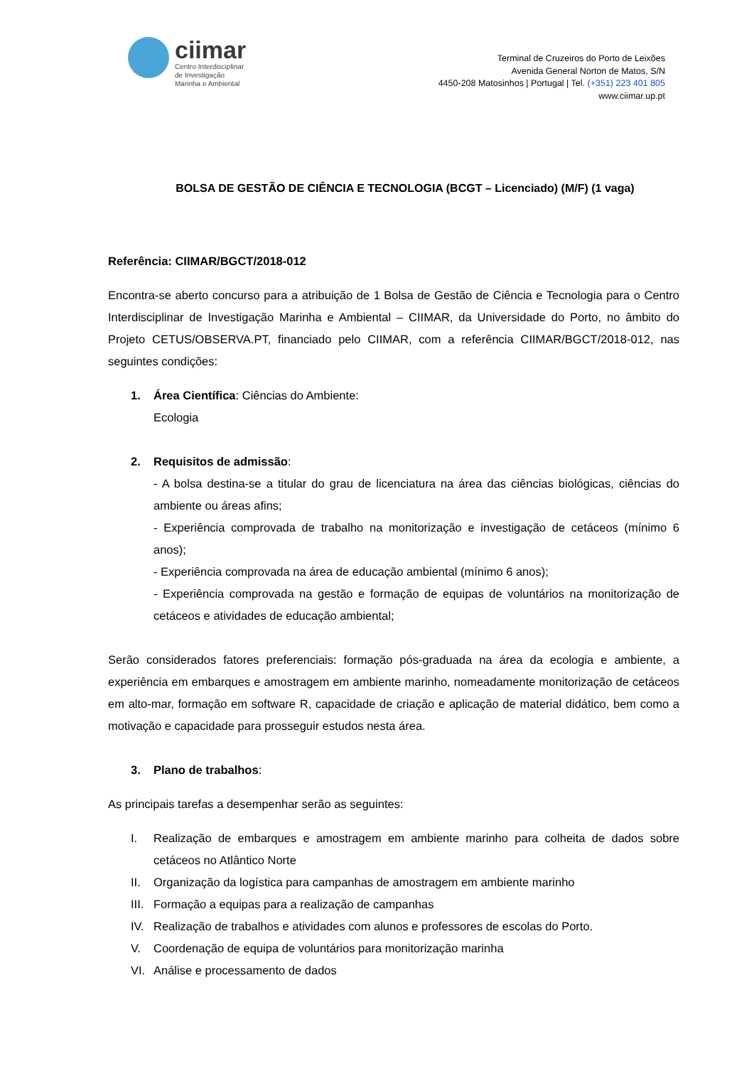ciimar
Centro Interdisciplinar
de Investigação
Marinha e Ambiental
Terminal de Cruzeiros do Porto de Leixões
Avenida General Norton de Matos, S/N
4450-208 Matosinhos | Portugal | Tel. (+351) 223 401 805
www.ciimar.up.pt
BOLSA DE GESTÃO DE CIÊNCIA E TECNOLOGIA (BCGT – Licenciado) (M/F) (1 vaga)
Referência: CIIMAR/BGCT/2018-012
Encontra-se aberto concurso para a atribuição de 1 Bolsa de Gestão de Ciência e Tecnologia para o Centro Interdisciplinar de Investigação Marinha e Ambiental – CIIMAR, da Universidade do Porto, no âmbito do Projeto CETUS/OBSERVA.PT, financiado pelo CIIMAR, com a referência CIIMAR/BGCT/2018-012, nas seguintes condições:
1. Área Científica: Ciências do Ambiente:
Ecologia
2. Requisitos de admissão:
- A bolsa destina-se a titular do grau de licenciatura na área das ciências biológicas, ciências do ambiente ou áreas afins;
- Experiência comprovada de trabalho na monitorização e investigação de cetáceos (mínimo 6 anos);
- Experiência comprovada na área de educação ambiental (mínimo 6 anos);
- Experiência comprovada na gestão e formação de equipas de voluntários na monitorização de cetáceos e atividades de educação ambiental;
Serão considerados fatores preferenciais: formação pós-graduada na área da ecologia e ambiente, a experiência em embarques e amostragem em ambiente marinho, nomeadamente monitorização de cetáceos em alto-mar, formação em software R, capacidade de criação e aplicação de material didático, bem como a motivação e capacidade para prosseguir estudos nesta área.
3. Plano de trabalhos:
As principais tarefas a desempenhar serão as seguintes:
I. Realização de embarques e amostragem em ambiente marinho para colheita de dados sobre cetáceos no Atlântico Norte
II. Organização da logística para campanhas de amostragem em ambiente marinho
III.
Formação a equipas para a realização de campanhas
IV. Realização de trabalhos e atividades com alunos e professores de escolas do Porto.
V. Coordenação de equipa de voluntários para monitorização marinha
VI. Análise e processamento de dados